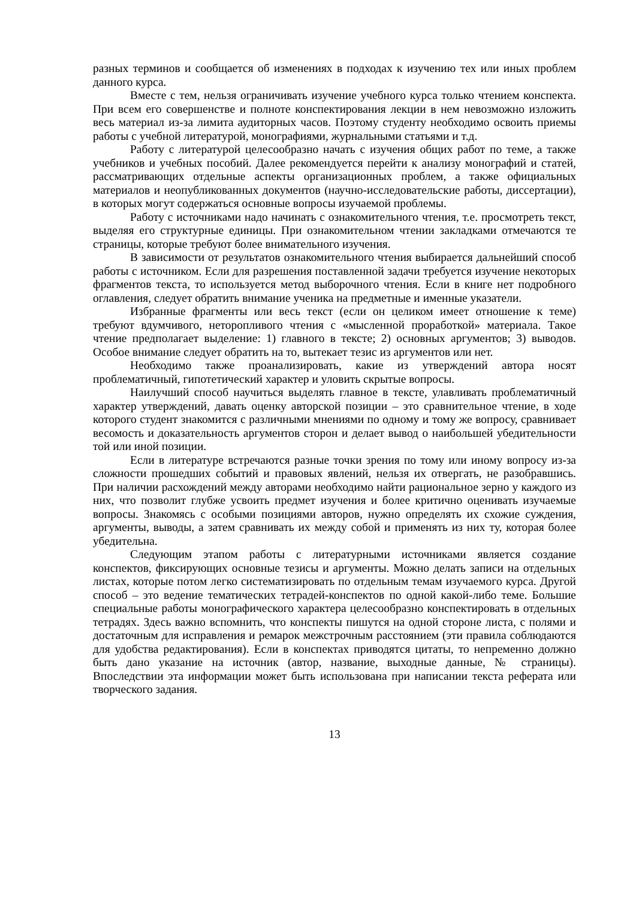разных терминов и сообщается об изменениях в подходах к изучению тех или иных проблем данного курса.
Вместе с тем, нельзя ограничивать изучение учебного курса только чтением конспекта. При всем его совершенстве и полноте конспектирования лекции в нем невозможно изложить весь материал из-за лимита аудиторных часов. Поэтому студенту необходимо освоить приемы работы с учебной литературой, монографиями, журнальными статьями и т.д.
Работу с литературой целесообразно начать с изучения общих работ по теме, а также учебников и учебных пособий. Далее рекомендуется перейти к анализу монографий и статей, рассматривающих отдельные аспекты организационных проблем, а также официальных материалов и неопубликованных документов (научно-исследовательские работы, диссертации), в которых могут содержаться основные вопросы изучаемой проблемы.
Работу с источниками надо начинать с ознакомительного чтения, т.е. просмотреть текст, выделяя его структурные единицы. При ознакомительном чтении закладками отмечаются те страницы, которые требуют более внимательного изучения.
В зависимости от результатов ознакомительного чтения выбирается дальнейший способ работы с источником. Если для разрешения поставленной задачи требуется изучение некоторых фрагментов текста, то используется метод выборочного чтения. Если в книге нет подробного оглавления, следует обратить внимание ученика на предметные и именные указатели.
Избранные фрагменты или весь текст (если он целиком имеет отношение к теме) требуют вдумчивого, неторопливого чтения с «мысленной проработкой» материала. Такое чтение предполагает выделение: 1) главного в тексте; 2) основных аргументов; 3) выводов. Особое внимание следует обратить на то, вытекает тезис из аргументов или нет.
Необходимо также проанализировать, какие из утверждений автора носят проблематичный, гипотетический характер и уловить скрытые вопросы.
Наилучший способ научиться выделять главное в тексте, улавливать проблематичный характер утверждений, давать оценку авторской позиции – это сравнительное чтение, в ходе которого студент знакомится с различными мнениями по одному и тому же вопросу, сравнивает весомость и доказательность аргументов сторон и делает вывод о наибольшей убедительности той или иной позиции.
Если в литературе встречаются разные точки зрения по тому или иному вопросу из-за сложности прошедших событий и правовых явлений, нельзя их отвергать, не разобравшись. При наличии расхождений между авторами необходимо найти рациональное зерно у каждого из них, что позволит глубже усвоить предмет изучения и более критично оценивать изучаемые вопросы. Знакомясь с особыми позициями авторов, нужно определять их схожие суждения, аргументы, выводы, а затем сравнивать их между собой и применять из них ту, которая более убедительна.
Следующим этапом работы с литературными источниками является создание конспектов, фиксирующих основные тезисы и аргументы. Можно делать записи на отдельных листах, которые потом легко систематизировать по отдельным темам изучаемого курса. Другой способ – это ведение тематических тетрадей-конспектов по одной какой-либо теме. Большие специальные работы монографического характера целесообразно конспектировать в отдельных тетрадях. Здесь важно вспомнить, что конспекты пишутся на одной стороне листа, с полями и достаточным для исправления и ремарок межстрочным расстоянием (эти правила соблюдаются для удобства редактирования). Если в конспектах приводятся цитаты, то непременно должно быть дано указание на источник (автор, название, выходные данные, № страницы). Впоследствии эта информации может быть использована при написании текста реферата или творческого задания.
13